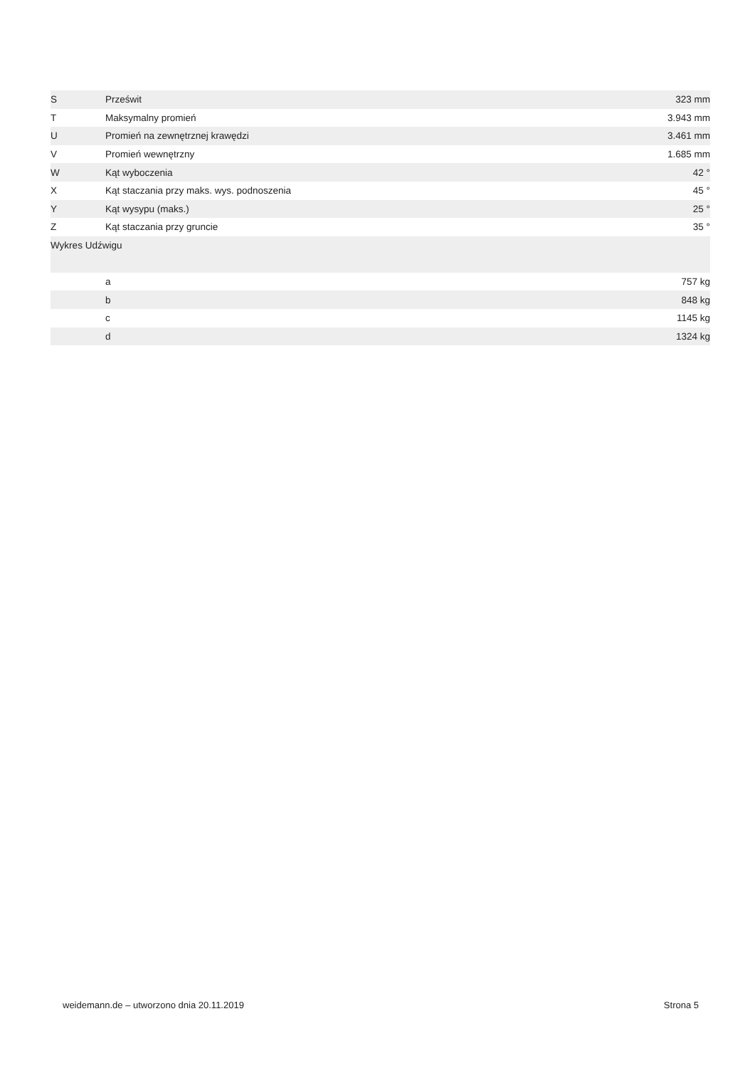| S | Prześwit | 323 mm |
| T | Maksymalny promień | 3.943 mm |
| U | Promień na zewnętrznej krawędzi | 3.461 mm |
| V | Promień wewnętrzny | 1.685 mm |
| W | Kąt wyboczenia | 42 ° |
| X | Kąt staczania przy maks. wys. podnoszenia | 45 ° |
| Y | Kąt wysypu (maks.) | 25 ° |
| Z | Kąt staczania przy gruncie | 35 ° |
| Wykres Udźwigu | | |
| | a | 757 kg |
| | b | 848 kg |
| | c | 1145 kg |
| | d | 1324 kg |
weidemann.de – utworzono dnia 20.11.2019 Strona 5